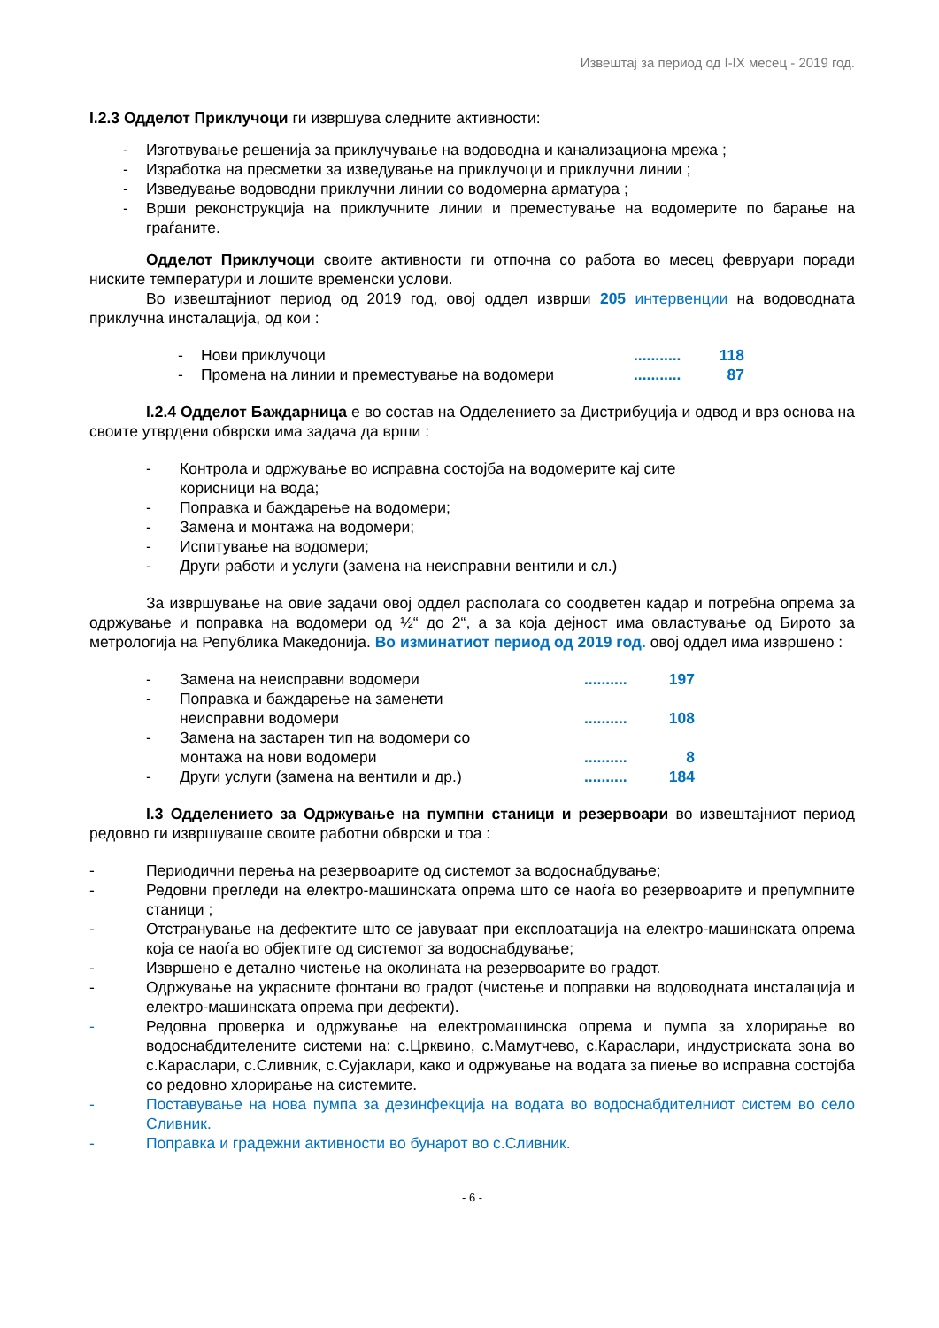Извештај за период од I-IX месец - 2019 год.
I.2.3 Одделот Приклучоци ги извршува следните активности:
- Изготвување решенија за приклучување на водоводна и канализациона мрежа ;
- Изработка на пресметки за изведување на приклучоци и приклучни линии ;
- Изведување водоводни приклучни линии со водомерна арматура ;
- Врши реконструкција на приклучните линии и преместување на водомерите по барање на граѓаните.
Одделот Приклучоци своите активности ги отпочна со работа во месец февруари поради ниските температури и лошите временски услови.
Во извештајниот период од 2019 год, овој оддел изврши 205 интервенции на водоводната приклучна инсталација, од кои :
- Нови приклучоци........... 118
- Промена на линии и преместување на водомери........... 87
I.2.4 Одделот Баждарница е во состав на Одделението за Дистрибуција и одвод и врз основа на своите утврдени обврски има задача да врши :
- Контрола и одржување во исправна состојба на водомерите кај сите корисници на вода;
- Поправка и баждарење на водомери;
- Замена и монтажа на водомери;
- Испитување на водомери;
- Други работи и услуги (замена на неисправни вентили и сл.)
За извршување на овие задачи овој оддел располага со соодветен кадар и потребна опрема за одржување и поправка на водомери од ½“ до 2“, а за која дејност има овластување од Бирото за метрологија на Република Македонија. Во изминатиот период од 2019 год. овој оддел има извршено :
- Замена на неисправни водомери.......... 197
- Поправка и баждарење на заменети
неисправни водомери.......... 108
- Замена на застарен тип на водомери со
монтажа на нови водомери.......... 8
- Други услуги (замена на вентили и др.).......... 184
I.3 Одделението за Одржување на пумпни станици и резервоари во извештајниот период редовно ги извршуваше своите работни обврски и тоа :
- Периодични перења на резервоарите од системот за водоснабдување;
- Редовни прегледи на електро-машинската опрема што се наоѓа во резервоарите и препумпните станици ;
- Отстранување на дефектите што се јавуваат при експлоатација на електро-машинската опрема која се наоѓа во објектите од системот за водоснабдување;
- Извршено е детално чистење на околината на резервоарите во градот.
- Одржување на украсните фонтани во градот (чистење и поправки на водоводната инсталација и електро-машинската опрема при дефекти).
- Редовна проверка и одржување на електромашинска опрема и пумпа за хлорирање во водоснабдителените системи на: с.Црквино, с.Мамутчево, с.Караслари, индустриската зона во с.Караслари, с.Сливник, с.Сујаклари, како и одржување на водата за пиење во исправна состојба со редовно хлорирање на системите.
- Поставување на нова пумпа за дезинфекција на водата во водоснабдителниот систем во село Сливник.
- Поправка и градежни активности во бунарот во с.Сливник.
- 6 -